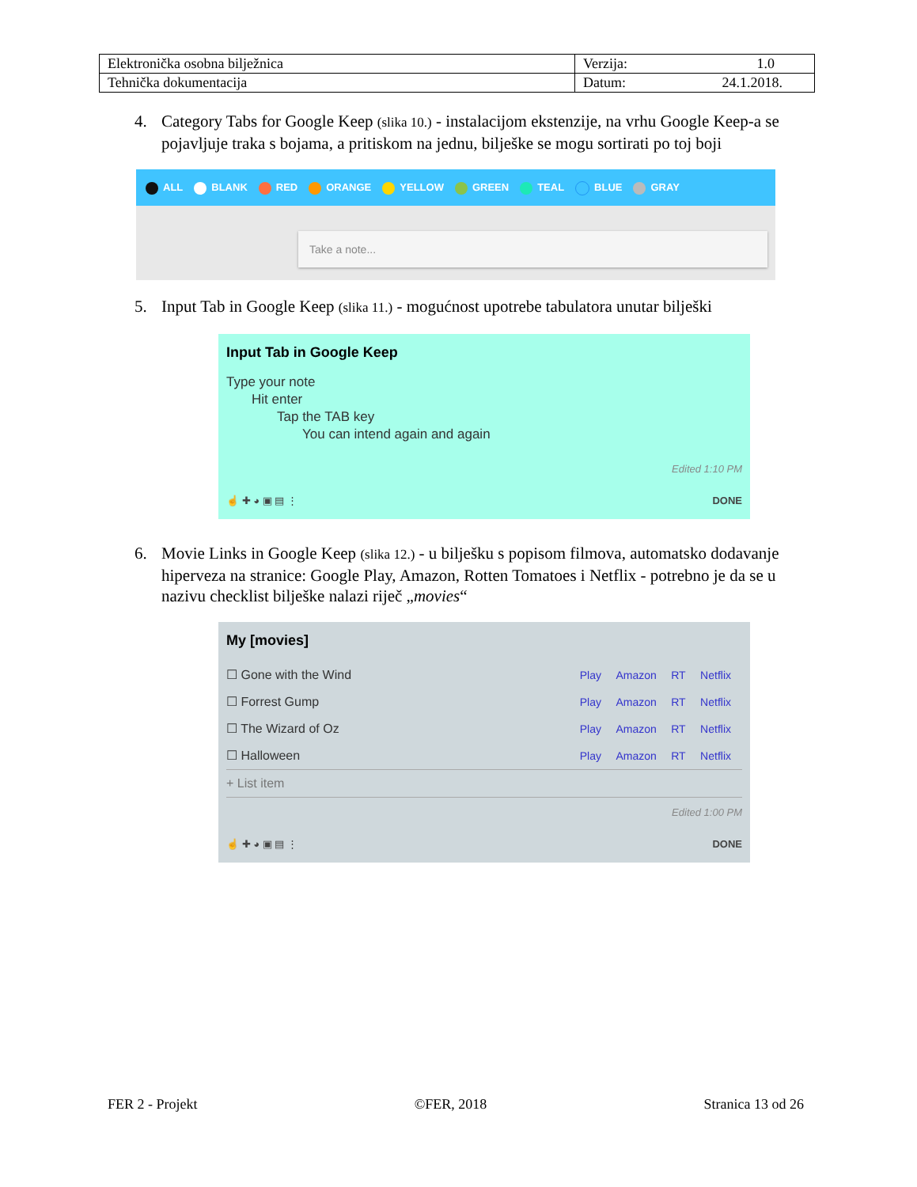| Elektronička osobna bilježnica | Verzija: 1.0 |
| Tehnička dokumentacija | Datum: 24.1.2018. |
4. Category Tabs for Google Keep (slika 10.) - instalacijom ekstenzije, na vrhu Google Keep-a se pojavljuje traka s bojama, a pritiskom na jednu, bilješke se mogu sortirati po toj boji
ALL BLANK RED ORANGE YELLOW GREEN TEAL BLUE GRAY
Take a note...
5. Input Tab in Google Keep (slika 11.) - mogućnost upotrebe tabulatora unutar bilješki
Input Tab in Google Keep
Type your note
Hit enter
Tap the TAB key
You can intend again and again
Edited 1:10 PM
☝ ✚ ◕ ▣ ▤ ⋮ DONE
6. Movie Links in Google Keep (slika 12.) - u bilješku s popisom filmova, automatsko dodavanje hiperveza na stranice: Google Play, Amazon, Rotten Tomatoes i Netflix - potrebno je da se u nazivu checklist bilješke nalazi riječ „movies“
My [movies]
☐ Gone with the Wind Play Amazon RT Netflix
☐ Forrest Gump Play Amazon RT Netflix
☐ The Wizard of Oz Play Amazon RT Netflix
☐ Halloween Play Amazon RT Netflix
+ List item
Edited 1:00 PM
☝ ✚ ◕ ▣ ▤ ⋮ DONE
FER 2 - Projekt ©FER, 2018 Stranica 13 od 26